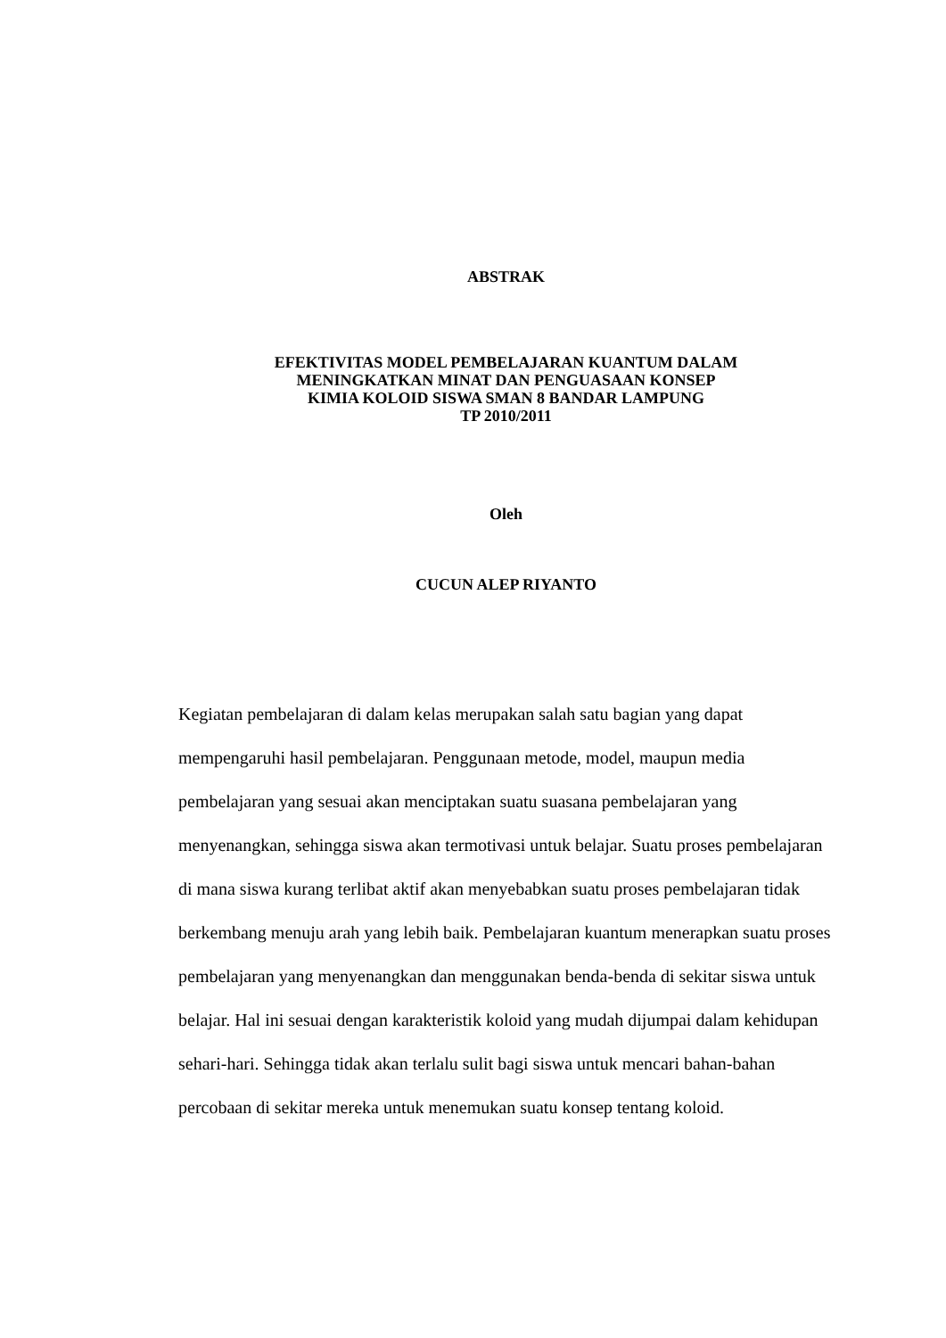ABSTRAK
EFEKTIVITAS MODEL PEMBELAJARAN KUANTUM DALAM
MENINGKATKAN MINAT DAN PENGUASAAN KONSEP
KIMIA KOLOID SISWA SMAN 8 BANDAR LAMPUNG
TP 2010/2011
Oleh
CUCUN ALEP RIYANTO
Kegiatan pembelajaran di dalam kelas merupakan salah satu bagian yang dapat mempengaruhi hasil pembelajaran. Penggunaan metode, model, maupun media pembelajaran yang sesuai akan menciptakan suatu suasana pembelajaran yang menyenangkan, sehingga siswa akan termotivasi untuk belajar. Suatu proses pembelajaran di mana siswa kurang terlibat aktif akan menyebabkan suatu proses pembelajaran tidak berkembang menuju arah yang lebih baik. Pembelajaran kuantum menerapkan suatu proses pembelajaran yang menyenangkan dan menggunakan benda-benda di sekitar siswa untuk belajar. Hal ini sesuai dengan karakteristik koloid yang mudah dijumpai dalam kehidupan sehari-hari. Sehingga tidak akan terlalu sulit bagi siswa untuk mencari bahan-bahan percobaan di sekitar mereka untuk menemukan suatu konsep tentang koloid.